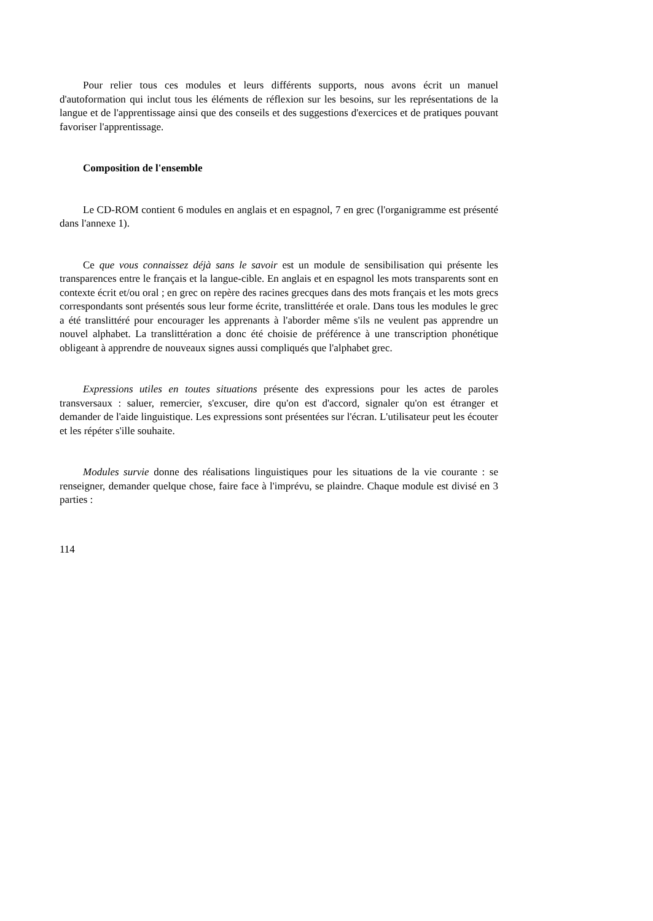Pour relier tous ces modules et leurs différents supports, nous avons écrit un manuel d'autoformation qui inclut tous les éléments de réflexion sur les besoins, sur les représentations de la langue et de l'apprentissage ainsi que des conseils et des suggestions d'exercices et de pratiques pouvant favoriser l'apprentissage.
Composition de l'ensemble
Le CD-ROM contient 6 modules en anglais et en espagnol, 7 en grec (l'organigramme est présenté dans l'annexe 1).
Ce que vous connaissez déjà sans le savoir est un module de sensibilisation qui présente les transparences entre le français et la langue-cible. En anglais et en espagnol les mots transparents sont en contexte écrit et/ou oral ; en grec on repère des racines grecques dans des mots français et les mots grecs correspondants sont présentés sous leur forme écrite, translittérée et orale. Dans tous les modules le grec a été translittéré pour encourager les apprenants à l'aborder même s'ils ne veulent pas apprendre un nouvel alphabet. La translittération a donc été choisie de préférence à une transcription phonétique obligeant à apprendre de nouveaux signes aussi compliqués que l'alphabet grec.
Expressions utiles en toutes situations présente des expressions pour les actes de paroles transversaux : saluer, remercier, s'excuser, dire qu'on est d'accord, signaler qu'on est étranger et demander de l'aide linguistique. Les expressions sont présentées sur l'écran. L'utilisateur peut les écouter et les répéter s'ille souhaite.
Modules survie donne des réalisations linguistiques pour les situations de la vie courante : se renseigner, demander quelque chose, faire face à l'imprévu, se plaindre. Chaque module est divisé en 3 parties :
114